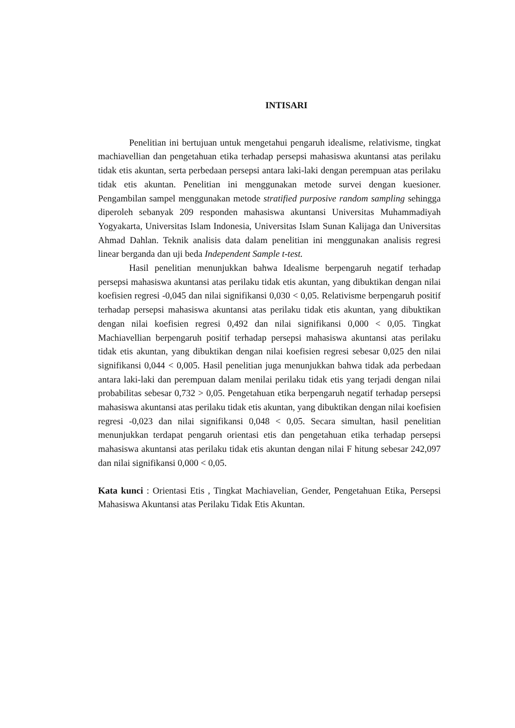INTISARI
Penelitian ini bertujuan untuk mengetahui pengaruh idealisme, relativisme, tingkat machiavellian dan pengetahuan etika terhadap persepsi mahasiswa akuntansi atas perilaku tidak etis akuntan, serta perbedaan persepsi antara laki-laki dengan perempuan atas perilaku tidak etis akuntan. Penelitian ini menggunakan metode survei dengan kuesioner. Pengambilan sampel menggunakan metode stratified purposive random sampling sehingga diperoleh sebanyak 209 responden mahasiswa akuntansi Universitas Muhammadiyah Yogyakarta, Universitas Islam Indonesia, Universitas Islam Sunan Kalijaga dan Universitas Ahmad Dahlan. Teknik analisis data dalam penelitian ini menggunakan analisis regresi linear berganda dan uji beda Independent Sample t-test.
Hasil penelitian menunjukkan bahwa Idealisme berpengaruh negatif terhadap persepsi mahasiswa akuntansi atas perilaku tidak etis akuntan, yang dibuktikan dengan nilai koefisien regresi -0,045 dan nilai signifikansi 0,030 < 0,05. Relativisme berpengaruh positif terhadap persepsi mahasiswa akuntansi atas perilaku tidak etis akuntan, yang dibuktikan dengan nilai koefisien regresi 0,492 dan nilai signifikansi 0,000 < 0,05. Tingkat Machiavellian berpengaruh positif terhadap persepsi mahasiswa akuntansi atas perilaku tidak etis akuntan, yang dibuktikan dengan nilai koefisien regresi sebesar 0,025 den nilai signifikansi 0,044 < 0,005. Hasil penelitian juga menunjukkan bahwa tidak ada perbedaan antara laki-laki dan perempuan dalam menilai perilaku tidak etis yang terjadi dengan nilai probabilitas sebesar 0,732 > 0,05. Pengetahuan etika berpengaruh negatif terhadap persepsi mahasiswa akuntansi atas perilaku tidak etis akuntan, yang dibuktikan dengan nilai koefisien regresi -0,023 dan nilai signifikansi 0,048 < 0,05. Secara simultan, hasil penelitian menunjukkan terdapat pengaruh orientasi etis dan pengetahuan etika terhadap persepsi mahasiswa akuntansi atas perilaku tidak etis akuntan dengan nilai F hitung sebesar 242,097 dan nilai signifikansi 0,000 < 0,05.
Kata kunci : Orientasi Etis , Tingkat Machiavelian, Gender, Pengetahuan Etika, Persepsi Mahasiswa Akuntansi atas Perilaku Tidak Etis Akuntan.